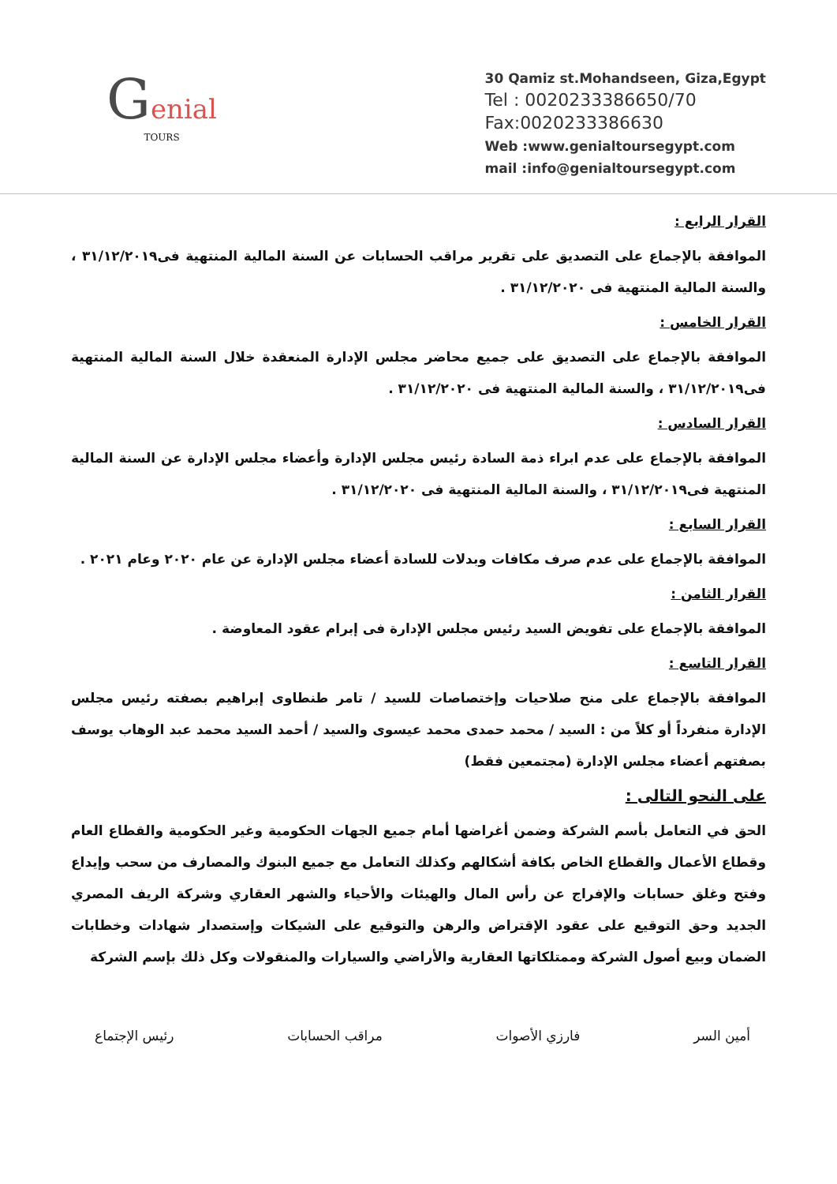Genial
TOURS
30 Qamiz st.Mohandseen, Giza,Egypt
Tel : 0020233386650/70
Fax:0020233386630
Web :www.genialtoursegypt.com
mail :info@genialtoursegypt.com
القرار الرابع :
الموافقة بالإجماع على التصديق على تقرير مراقب الحسابات عن السنة المالية المنتهية فى٣١/١٢/٢٠١٩ ، والسنة المالية المنتهية فى ٣١/١٢/٢٠٢٠ .
القرار الخامس :
الموافقة بالإجماع على التصديق على جميع محاضر مجلس الإدارة المنعقدة خلال السنة المالية المنتهية فى٣١/١٢/٢٠١٩ ، والسنة المالية المنتهية فى ٣١/١٢/٢٠٢٠ .
القرار السادس :
الموافقة بالإجماع على عدم ابراء ذمة السادة رئيس مجلس الإدارة وأعضاء مجلس الإدارة عن السنة المالية المنتهية فى٣١/١٢/٢٠١٩ ، والسنة المالية المنتهية فى ٣١/١٢/٢٠٢٠ .
القرار السابع :
الموافقة بالإجماع على عدم صرف مكافات وبدلات للسادة أعضاء مجلس الإدارة عن عام ٢٠٢٠ وعام ٢٠٢١ .
القرار الثامن :
الموافقة بالإجماع على تفويض السيد رئيس مجلس الإدارة فى إبرام عقود المعاوضة .
القرار التاسع :
الموافقة بالإجماع على منح صلاحيات وإختصاصات للسيد / تامر طنطاوى إبراهيم بصفته رئيس مجلس الإدارة منفرداً أو كلاً من : السيد / محمد حمدى محمد عيسوى والسيد / أحمد السيد محمد عبد الوهاب يوسف بصفتهم أعضاء مجلس الإدارة (مجتمعين فقط)
على النحو التالى :
الحق في التعامل بأسم الشركة وضمن أغراضها أمام جميع الجهات الحكومية وغير الحكومية والقطاع العام وقطاع الأعمال والقطاع الخاص بكافة أشكالهم وكذلك التعامل مع جميع البنوك والمصارف من سحب وإيداع وفتح وغلق حسابات والإفراج عن رأس المال والهيئات والأحياء والشهر العقاري وشركة الريف المصري الجديد وحق التوقيع على عقود الإقتراض والرهن والتوقيع على الشيكات وإستصدار شهادات وخطابات الضمان وبيع أصول الشركة وممتلكاتها العقارية والأراضي والسيارات والمنقولات وكل ذلك بإسم الشركة
أمين السر فارزي الأصوات مراقب الحسابات رئيس الإجتماع